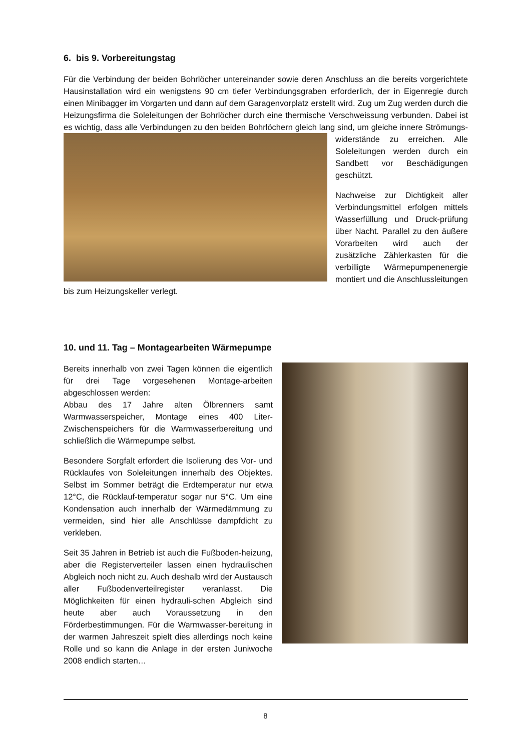6. bis 9. Vorbereitungstag
Für die Verbindung der beiden Bohrlöcher untereinander sowie deren Anschluss an die bereits vorgerichtete Hausinstallation wird ein wenigstens 90 cm tiefer Verbindungsgraben erforderlich, der in Eigenregie durch einen Minibagger im Vorgarten und dann auf dem Garagenvorplatz erstellt wird. Zug um Zug werden durch die Heizungsfirma die Soleleitungen der Bohrlöcher durch eine thermische Verschweissung verbunden. Dabei ist es wichtig, dass alle Verbindungen zu den beiden Bohrlöchern gleich lang sind, um gleiche innere Strömungs-widerstände zu erreichen. Alle Soleleitungen werden durch ein Sandbett vor Beschädigungen geschützt.
Nachweise zur Dichtigkeit aller Verbindungsmittel erfolgen mittels Wasserfüllung und Druck-prüfung über Nacht. Parallel zu den äußere Vorarbeiten wird auch der zusätzliche Zählerkasten für die verbilligte Wärmepumpenenergie montiert und die Anschlussleitungen bis zum Heizungskeller verlegt.
10. und 11. Tag – Montagearbeiten Wärmepumpe
Bereits innerhalb von zwei Tagen können die eigentlich für drei Tage vorgesehenen Montage-arbeiten abgeschlossen werden:
Abbau des 17 Jahre alten Ölbrenners samt Warmwasserspeicher, Montage eines 400 Liter-Zwischenspeichers für die Warmwasserbereitung und schließlich die Wärmepumpe selbst.
Besondere Sorgfalt erfordert die Isolierung des Vor- und Rücklaufes von Soleleitungen innerhalb des Objektes. Selbst im Sommer beträgt die Erdtemperatur nur etwa 12°C, die Rücklauf-temperatur sogar nur 5°C. Um eine Kondensation auch innerhalb der Wärmedämmung zu vermeiden, sind hier alle Anschlüsse dampfdicht zu verkleben.
Seit 35 Jahren in Betrieb ist auch die Fußboden-heizung, aber die Registerverteiler lassen einen hydraulischen Abgleich noch nicht zu. Auch deshalb wird der Austausch aller Fußbodenverteilregister veranlasst. Die Möglichkeiten für einen hydrauli-schen Abgleich sind heute aber auch Voraussetzung in den Förderbestimmungen. Für die Warmwasser-bereitung in der warmen Jahreszeit spielt dies allerdings noch keine Rolle und so kann die Anlage in der ersten Juniwoche 2008 endlich starten…
8